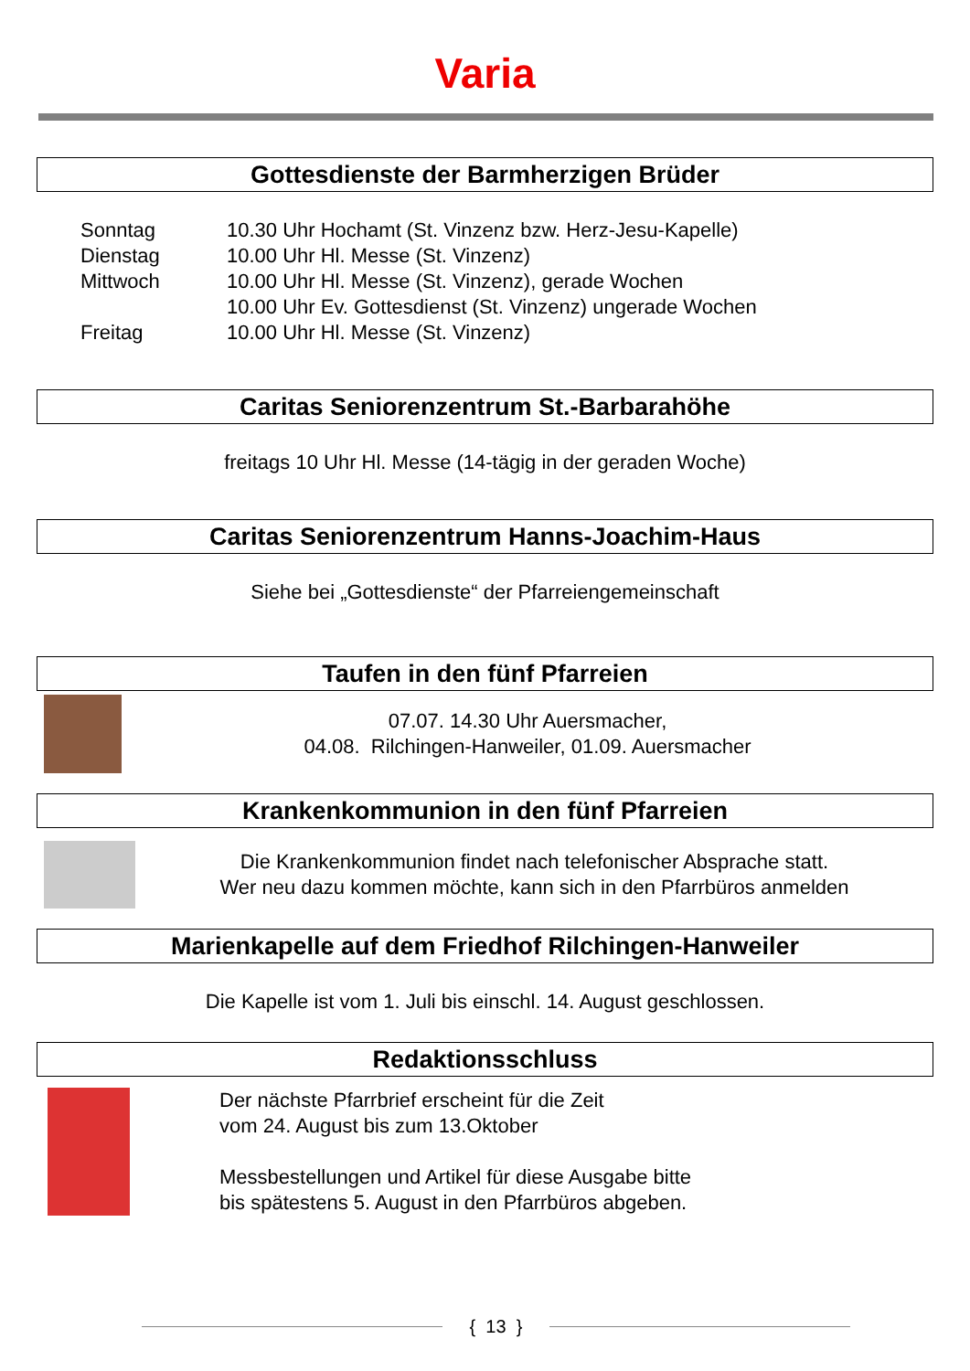Varia
Gottesdienste der Barmherzigen Brüder
Sonntag
10.30 Uhr Hochamt (St. Vinzenz bzw. Herz-Jesu-Kapelle)
Dienstag
10.00 Uhr Hl. Messe (St. Vinzenz)
Mittwoch
10.00 Uhr Hl. Messe (St. Vinzenz), gerade Wochen
10.00 Uhr Ev. Gottesdienst (St. Vinzenz) ungerade Wochen
Freitag
10.00 Uhr Hl. Messe (St. Vinzenz)
Caritas Seniorenzentrum St.-Barbarahöhe
freitags 10 Uhr Hl. Messe (14-tägig in der geraden Woche)
Caritas Seniorenzentrum Hanns-Joachim-Haus
Siehe bei „Gottesdienste“ der Pfarreiengemeinschaft
Taufen in den fünf Pfarreien
07.07. 14.30 Uhr Auersmacher,
04.08. Rilchingen-Hanweiler, 01.09. Auersmacher
Krankenkommunion in den fünf Pfarreien
Die Krankenkommunion findet nach telefonischer Absprache statt.
Wer neu dazu kommen möchte, kann sich in den Pfarrbüros anmelden
Marienkapelle auf dem Friedhof Rilchingen-Hanweiler
Die Kapelle ist vom 1. Juli bis einschl. 14. August geschlossen.
Redaktionsschluss
Der nächste Pfarrbrief erscheint für die Zeit
vom 24. August bis zum 13.Oktober
Messbestellungen und Artikel für diese Ausgabe bitte
bis spätestens 5. August in den Pfarrbüros abgeben.
{ 13 }